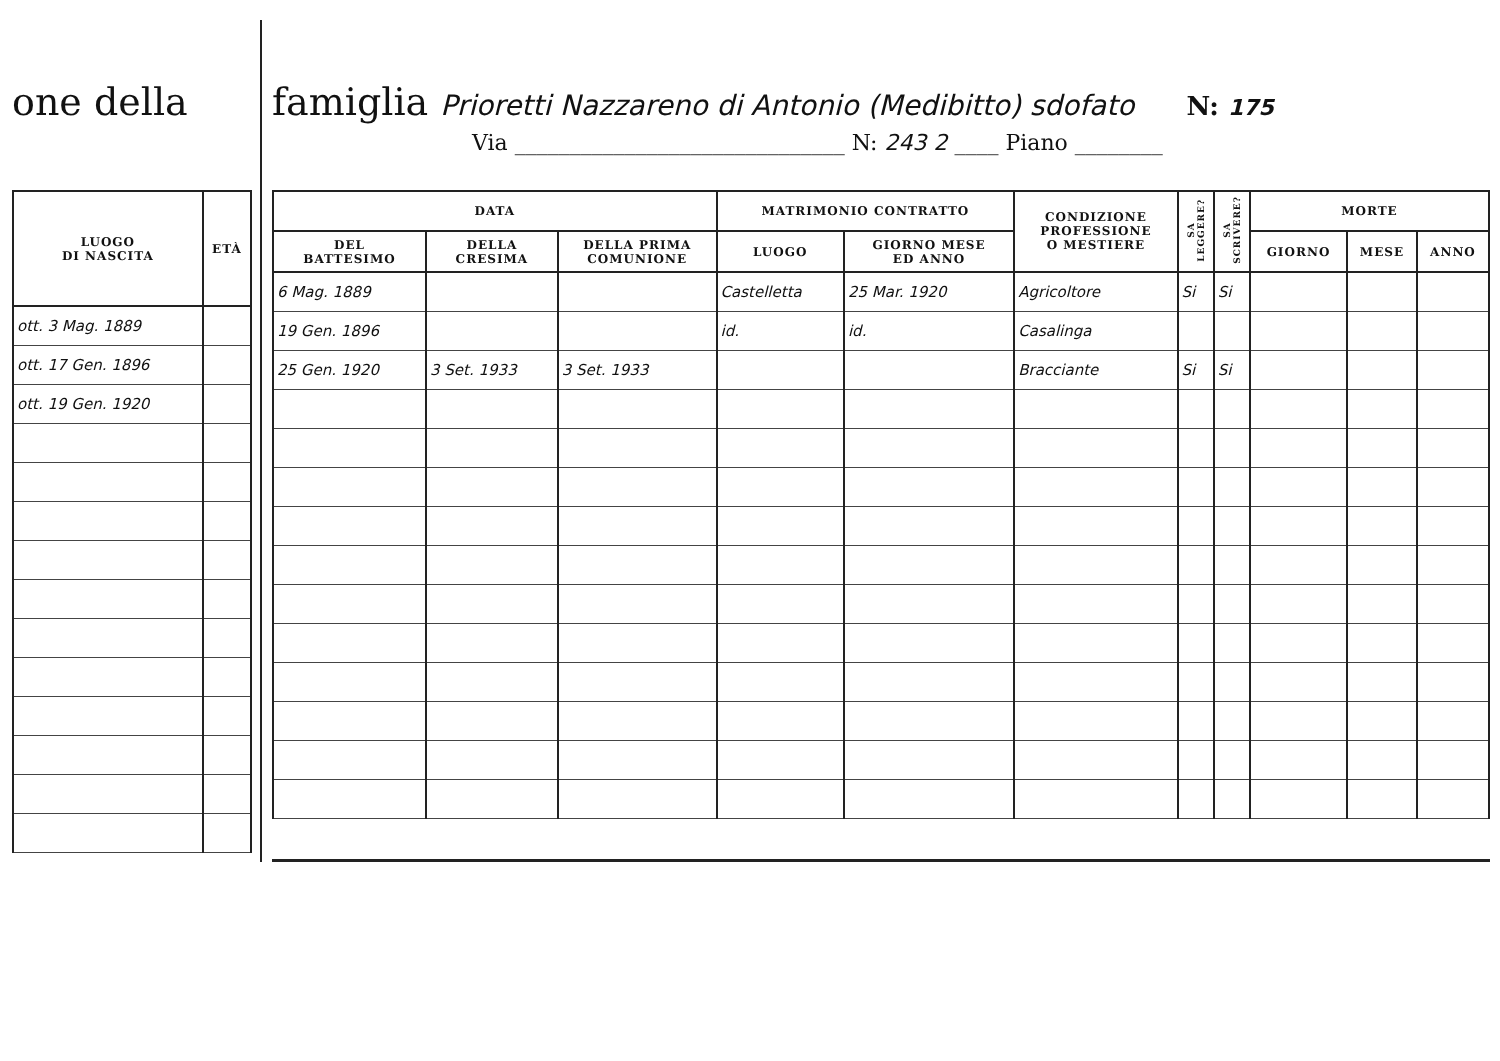one della
| LUOGO DI NASCITA | ETÀ |
| --- | --- |
| ott. 3 Mag. 1889 | |
| ott. 17 Gen. 1896 | |
| ott. 19 Gen. 1920 | |
famiglia Prioretti Nazzareno di Antonio (Medibitto) sdofato N: 175
Via ______________________________ N: 243 2 ____ Piano ________
| DATA | | | MATRIMONIO CONTRATTO | | CONDIZIONE PROFESSIONE O MESTIERE | SA LEGGERE? | SA SCRIVERE? | MORTE | | |
| --- | --- | --- | --- | --- | --- | --- | --- | --- | --- | --- |
| DEL BATTESIMO | DELLA CRESIMA | DELLA PRIMA COMUNIONE | LUOGO | GIORNO MESE ED ANNO | | | | GIORNO | MESE | ANNO |
| 6 Mag. 1889 | | | Castelletta | 25 Mar. 1920 | Agricoltore | Si | Si | | | |
| 19 Gen. 1896 | | | id. | id. | Casalinga | | | | | |
| 25 Gen. 1920 | 3 Set. 1933 | 3 Set. 1933 | | | Bracciante | Si | Si | | | |